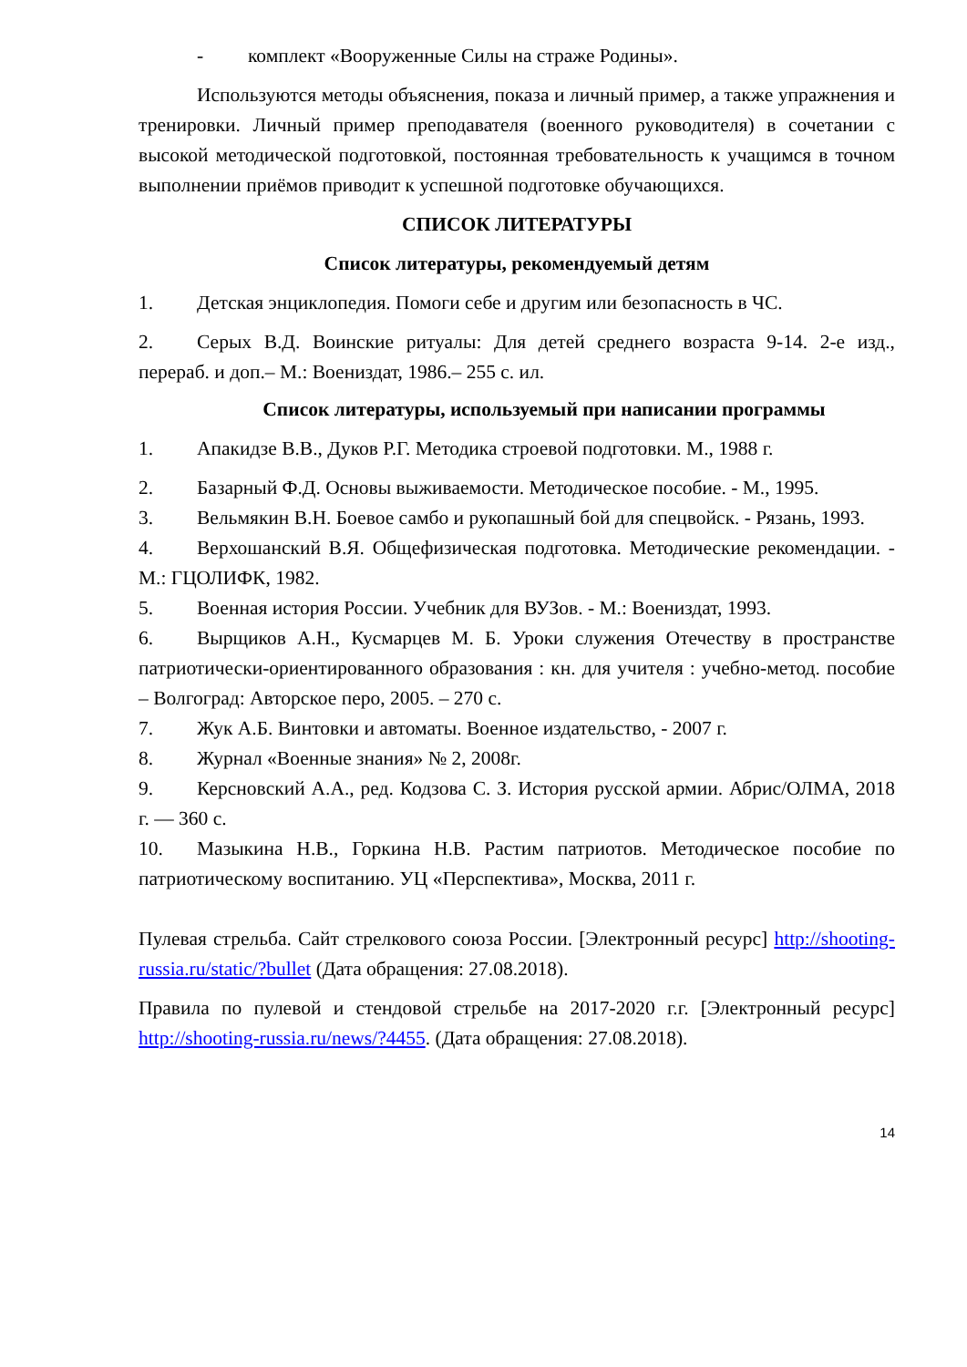- комплект «Вооруженные Силы на страже Родины».
Используются методы объяснения, показа и личный пример, а также упражнения и тренировки. Личный пример преподавателя (военного руководителя) в сочетании с высокой методической подготовкой, постоянная требовательность к учащимся в точном выполнении приёмов приводит к успешной подготовке обучающихся.
СПИСОК ЛИТЕРАТУРЫ
Список литературы, рекомендуемый детям
1. Детская энциклопедия. Помоги себе и другим или безопасность в ЧС.
2. Серых В.Д. Воинские ритуалы: Для детей среднего возраста 9-14. 2-е изд., перераб. и доп.– М.: Воениздат, 1986.– 255 с. ил.
Список литературы, используемый при написании программы
1. Апакидзе В.В., Дуков Р.Г. Методика строевой подготовки. М., 1988 г.
2. Базарный Ф.Д. Основы выживаемости. Методическое пособие. - М., 1995.
3. Вельмякин В.Н. Боевое самбо и рукопашный бой для спецвойск. - Рязань, 1993.
4. Верхошанский В.Я. Общефизическая подготовка. Методические рекомендации. - М.: ГЦОЛИФК, 1982.
5. Военная история России. Учебник для ВУЗов. - М.: Воениздат, 1993.
6. Вырщиков А.Н., Кусмарцев М. Б. Уроки служения Отечеству в пространстве патриотически-ориентированного образования : кн. для учителя : учебно-метод. пособие – Волгоград: Авторское перо, 2005. – 270 с.
7. Жук А.Б. Винтовки и автоматы. Военное издательство, - 2007 г.
8. Журнал «Военные знания» № 2, 2008г.
9. Керсновский А.А., ред. Кодзова С. З. История русской армии. Абрис/ОЛМА, 2018 г. — 360 с.
10. Мазыкина Н.В., Горкина Н.В. Растим патриотов. Методическое пособие по патриотическому воспитанию. УЦ «Перспектива», Москва, 2011 г.
Пулевая стрельба. Сайт стрелкового союза России. [Электронный ресурс] http://shooting-russia.ru/static/?bullet (Дата обращения: 27.08.2018).
Правила по пулевой и стендовой стрельбе на 2017-2020 г.г. [Электронный ресурс] http://shooting-russia.ru/news/?4455. (Дата обращения: 27.08.2018).
14